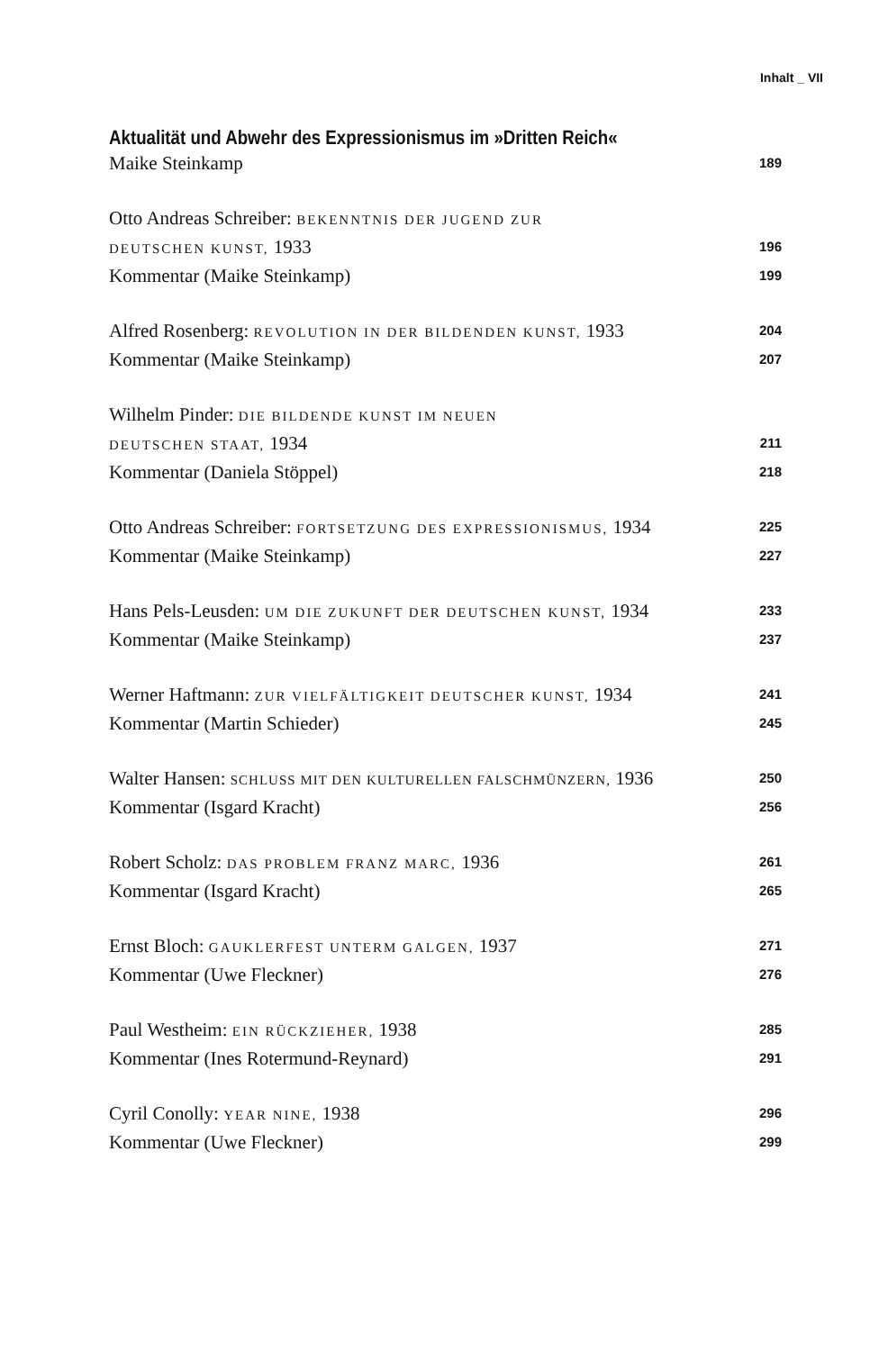Inhalt _ VII
Aktualität und Abwehr des Expressionismus im »Dritten Reich«
Maike Steinkamp 189
Otto Andreas Schreiber: BEKENNTNIS DER JUGEND ZUR
DEUTSCHEN KUNST, 1933 196
Kommentar (Maike Steinkamp) 199
Alfred Rosenberg: REVOLUTION IN DER BILDENDEN KUNST, 1933 204
Kommentar (Maike Steinkamp) 207
Wilhelm Pinder: DIE BILDENDE KUNST IM NEUEN
DEUTSCHEN STAAT, 1934 211
Kommentar (Daniela Stöppel) 218
Otto Andreas Schreiber: FORTSETZUNG DES EXPRESSIONISMUS, 1934 225
Kommentar (Maike Steinkamp) 227
Hans Pels-Leusden: UM DIE ZUKUNFT DER DEUTSCHEN KUNST, 1934 233
Kommentar (Maike Steinkamp) 237
Werner Haftmann: ZUR VIELFÄLTIGKEIT DEUTSCHER KUNST, 1934 241
Kommentar (Martin Schieder) 245
Walter Hansen: SCHLUSS MIT DEN KULTURELLEN FALSCHMÜNZERN, 1936 250
Kommentar (Isgard Kracht) 256
Robert Scholz: DAS PROBLEM FRANZ MARC, 1936 261
Kommentar (Isgard Kracht) 265
Ernst Bloch: GAUKLERFEST UNTERM GALGEN, 1937 271
Kommentar (Uwe Fleckner) 276
Paul Westheim: EIN RÜCKZIEHER, 1938 285
Kommentar (Ines Rotermund-Reynard) 291
Cyril Conolly: YEAR NINE, 1938 296
Kommentar (Uwe Fleckner) 299